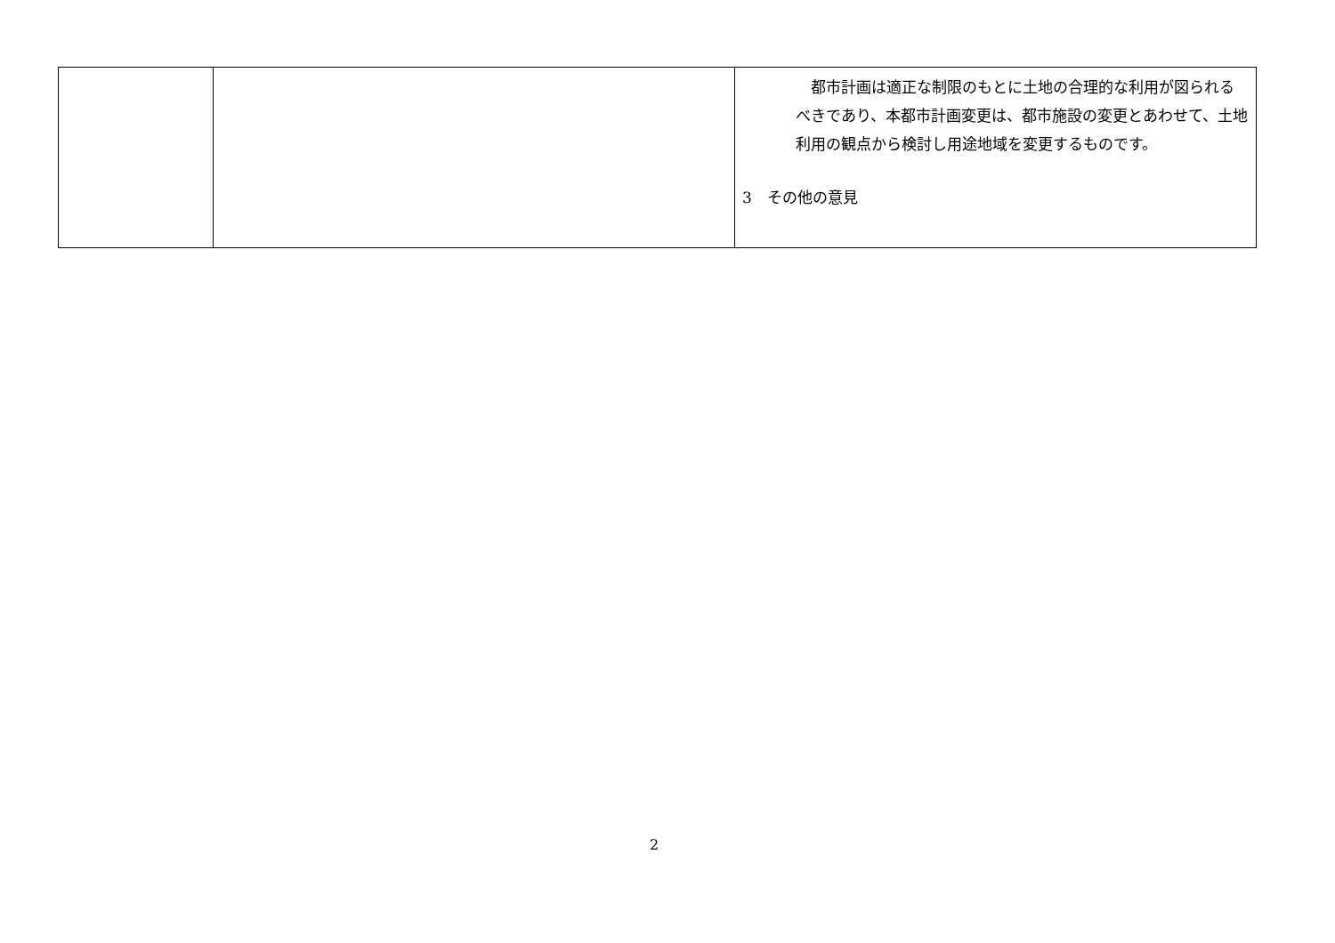| | | 都市計画は適正な制限のもとに土地の合理的な利用が図られるべきであり、本都市計画変更は、都市施設の変更とあわせて、土地利用の観点から検討し用途地域を変更するものです。 3 その他の意見 |
2